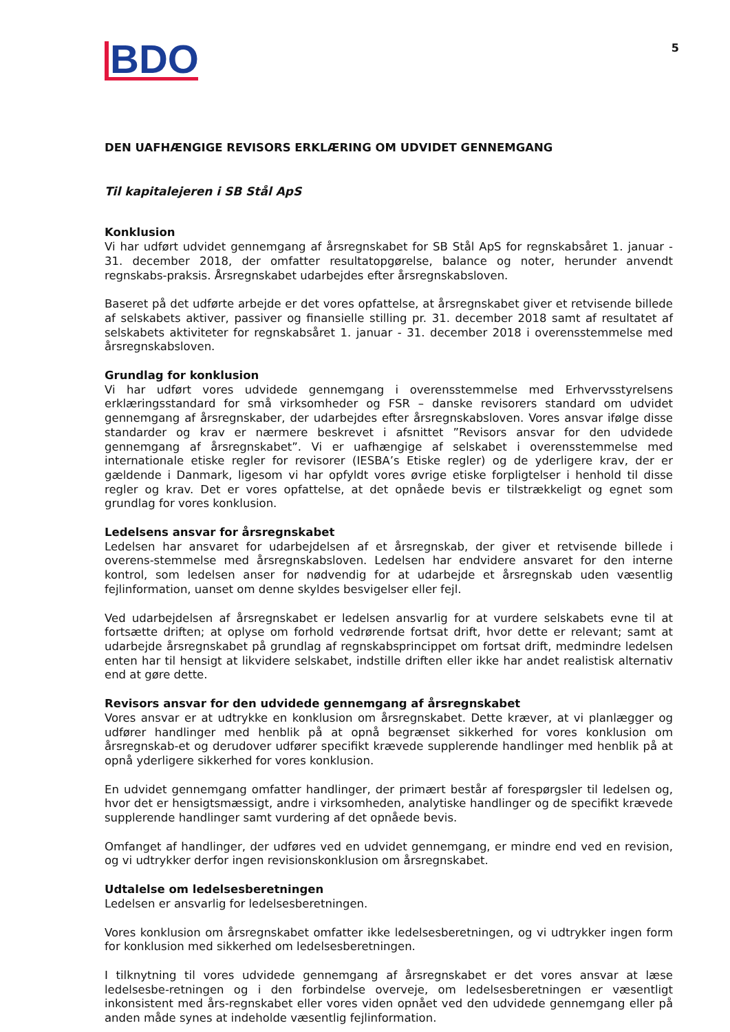BDO
5
DEN UAFHÆNGIGE REVISORS ERKLÆRING OM UDVIDET GENNEMGANG
Til kapitalejeren i SB Stål ApS
Konklusion
Vi har udført udvidet gennemgang af årsregnskabet for SB Stål ApS for regnskabsåret 1. januar - 31. december 2018, der omfatter resultatopgørelse, balance og noter, herunder anvendt regnskabs-praksis. Årsregnskabet udarbejdes efter årsregnskabsloven.
Baseret på det udførte arbejde er det vores opfattelse, at årsregnskabet giver et retvisende billede af selskabets aktiver, passiver og finansielle stilling pr. 31. december 2018 samt af resultatet af selskabets aktiviteter for regnskabsåret 1. januar - 31. december 2018 i overensstemmelse med årsregnskabsloven.
Grundlag for konklusion
Vi har udført vores udvidede gennemgang i overensstemmelse med Erhvervsstyrelsens erklæringsstandard for små virksomheder og FSR – danske revisorers standard om udvidet gennemgang af årsregnskaber, der udarbejdes efter årsregnskabsloven. Vores ansvar ifølge disse standarder og krav er nærmere beskrevet i afsnittet ”Revisors ansvar for den udvidede gennemgang af årsregnskabet”. Vi er uafhængige af selskabet i overensstemmelse med internationale etiske regler for revisorer (IESBA’s Etiske regler) og de yderligere krav, der er gældende i Danmark, ligesom vi har opfyldt vores øvrige etiske forpligtelser i henhold til disse regler og krav. Det er vores opfattelse, at det opnåede bevis er tilstrækkeligt og egnet som grundlag for vores konklusion.
Ledelsens ansvar for årsregnskabet
Ledelsen har ansvaret for udarbejdelsen af et årsregnskab, der giver et retvisende billede i overens-stemmelse med årsregnskabsloven. Ledelsen har endvidere ansvaret for den interne kontrol, som ledelsen anser for nødvendig for at udarbejde et årsregnskab uden væsentlig fejlinformation, uanset om denne skyldes besvigelser eller fejl.
Ved udarbejdelsen af årsregnskabet er ledelsen ansvarlig for at vurdere selskabets evne til at fortsætte driften; at oplyse om forhold vedrørende fortsat drift, hvor dette er relevant; samt at udarbejde årsregnskabet på grundlag af regnskabsprincippet om fortsat drift, medmindre ledelsen enten har til hensigt at likvidere selskabet, indstille driften eller ikke har andet realistisk alternativ end at gøre dette.
Revisors ansvar for den udvidede gennemgang af årsregnskabet
Vores ansvar er at udtrykke en konklusion om årsregnskabet. Dette kræver, at vi planlægger og udfører handlinger med henblik på at opnå begrænset sikkerhed for vores konklusion om årsregnskab-et og derudover udfører specifikt krævede supplerende handlinger med henblik på at opnå yderligere sikkerhed for vores konklusion.
En udvidet gennemgang omfatter handlinger, der primært består af forespørgsler til ledelsen og, hvor det er hensigtsmæssigt, andre i virksomheden, analytiske handlinger og de specifikt krævede supplerende handlinger samt vurdering af det opnåede bevis.
Omfanget af handlinger, der udføres ved en udvidet gennemgang, er mindre end ved en revision, og vi udtrykker derfor ingen revisionskonklusion om årsregnskabet.
Udtalelse om ledelsesberetningen
Ledelsen er ansvarlig for ledelsesberetningen.
Vores konklusion om årsregnskabet omfatter ikke ledelsesberetningen, og vi udtrykker ingen form for konklusion med sikkerhed om ledelsesberetningen.
I tilknytning til vores udvidede gennemgang af årsregnskabet er det vores ansvar at læse ledelsesbe-retningen og i den forbindelse overveje, om ledelsesberetningen er væsentligt inkonsistent med års-regnskabet eller vores viden opnået ved den udvidede gennemgang eller på anden måde synes at indeholde væsentlig fejlinformation.